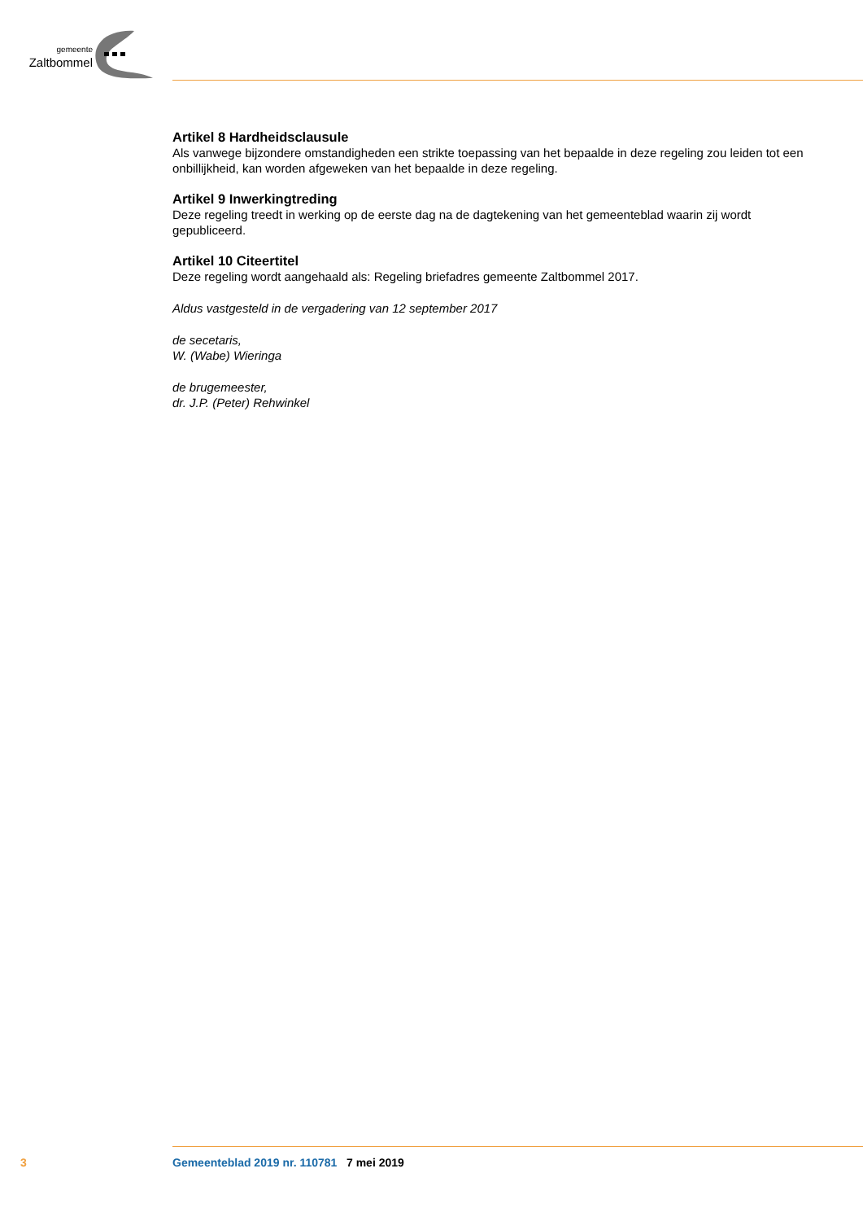gemeente
Zaltbommel
Artikel 8 Hardheidsclausule
Als vanwege bijzondere omstandigheden een strikte toepassing van het bepaalde in deze regeling zou leiden tot een onbillijkheid, kan worden afgeweken van het bepaalde in deze regeling.
Artikel 9 Inwerkingtreding
Deze regeling treedt in werking op de eerste dag na de dagtekening van het gemeenteblad waarin zij wordt gepubliceerd.
Artikel 10 Citeertitel
Deze regeling wordt aangehaald als: Regeling briefadres gemeente Zaltbommel 2017.
Aldus vastgesteld in de vergadering van 12 september 2017
de secetaris,
W. (Wabe) Wieringa
de brugemeester,
dr. J.P. (Peter) Rehwinkel
3 Gemeenteblad 2019 nr. 110781 7 mei 2019